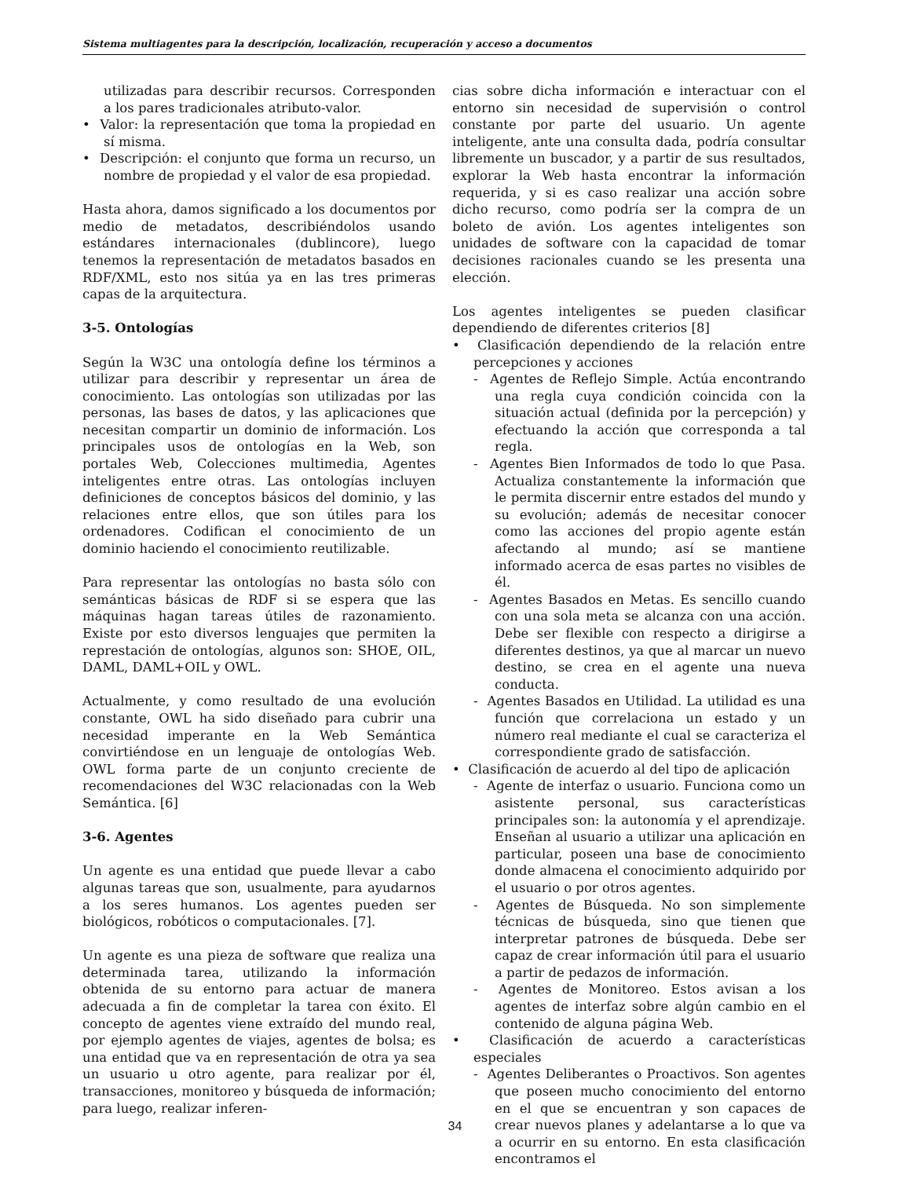Sistema multiagentes para la descripción, localización, recuperación y acceso a documentos
utilizadas para describir recursos. Corresponden a los pares tradicionales atributo-valor.
• Valor: la representación que toma la propiedad en sí misma.
• Descripción: el conjunto que forma un recurso, un nombre de propiedad y el valor de esa propiedad.
Hasta ahora, damos significado a los documentos por medio de metadatos, describiéndolos usando estándares internacionales (dublincore), luego tenemos la representación de metadatos basados en RDF/XML, esto nos sitúa ya en las tres primeras capas de la arquitectura.
3-5. Ontologías
Según la W3C una ontología define los términos a utilizar para describir y representar un área de conocimiento. Las ontologías son utilizadas por las personas, las bases de datos, y las aplicaciones que necesitan compartir un dominio de información. Los principales usos de ontologías en la Web, son portales Web, Colecciones multimedia, Agentes inteligentes entre otras. Las ontologías incluyen definiciones de conceptos básicos del dominio, y las relaciones entre ellos, que son útiles para los ordenadores. Codifican el conocimiento de un dominio haciendo el conocimiento reutilizable.
Para representar las ontologías no basta sólo con semánticas básicas de RDF si se espera que las máquinas hagan tareas útiles de razonamiento. Existe por esto diversos lenguajes que permiten la represtación de ontologías, algunos son: SHOE, OIL, DAML, DAML+OIL y OWL.
Actualmente, y como resultado de una evolución constante, OWL ha sido diseñado para cubrir una necesidad imperante en la Web Semántica convirtiéndose en un lenguaje de ontologías Web. OWL forma parte de un conjunto creciente de recomendaciones del W3C relacionadas con la Web Semántica. [6]
3-6. Agentes
Un agente es una entidad que puede llevar a cabo algunas tareas que son, usualmente, para ayudarnos a los seres humanos. Los agentes pueden ser biológicos, robóticos o computacionales. [7].
Un agente es una pieza de software que realiza una determinada tarea, utilizando la información obtenida de su entorno para actuar de manera adecuada a fin de completar la tarea con éxito. El concepto de agentes viene extraído del mundo real, por ejemplo agentes de viajes, agentes de bolsa; es una entidad que va en representación de otra ya sea un usuario u otro agente, para realizar por él, transacciones, monitoreo y búsqueda de información; para luego, realizar inferen-
cias sobre dicha información e interactuar con el entorno sin necesidad de supervisión o control constante por parte del usuario. Un agente inteligente, ante una consulta dada, podría consultar libremente un buscador, y a partir de sus resultados, explorar la Web hasta encontrar la información requerida, y si es caso realizar una acción sobre dicho recurso, como podría ser la compra de un boleto de avión. Los agentes inteligentes son unidades de software con la capacidad de tomar decisiones racionales cuando se les presenta una elección.
Los agentes inteligentes se pueden clasificar dependiendo de diferentes criterios [8]
• Clasificación dependiendo de la relación entre percepciones y acciones
- Agentes de Reflejo Simple. Actúa encontrando una regla cuya condición coincida con la situación actual (definida por la percepción) y efectuando la acción que corresponda a tal regla.
- Agentes Bien Informados de todo lo que Pasa. Actualiza constantemente la información que le permita discernir entre estados del mundo y su evolución; además de necesitar conocer como las acciones del propio agente están afectando al mundo; así se mantiene informado acerca de esas partes no visibles de él.
- Agentes Basados en Metas. Es sencillo cuando con una sola meta se alcanza con una acción. Debe ser flexible con respecto a dirigirse a diferentes destinos, ya que al marcar un nuevo destino, se crea en el agente una nueva conducta.
- Agentes Basados en Utilidad. La utilidad es una función que correlaciona un estado y un número real mediante el cual se caracteriza el correspondiente grado de satisfacción.
• Clasificación de acuerdo al del tipo de aplicación
- Agente de interfaz o usuario. Funciona como un asistente personal, sus características principales son: la autonomía y el aprendizaje. Enseñan al usuario a utilizar una aplicación en particular, poseen una base de conocimiento donde almacena el conocimiento adquirido por el usuario o por otros agentes.
- Agentes de Búsqueda. No son simplemente técnicas de búsqueda, sino que tienen que interpretar patrones de búsqueda. Debe ser capaz de crear información útil para el usuario a partir de pedazos de información.
- Agentes de Monitoreo. Estos avisan a los agentes de interfaz sobre algún cambio en el contenido de alguna página Web.
• Clasificación de acuerdo a características especiales
- Agentes Deliberantes o Proactivos. Son agentes que poseen mucho conocimiento del entorno en el que se encuentran y son capaces de crear nuevos planes y adelantarse a lo que va a ocurrir en su entorno. En esta clasificación encontramos el
34